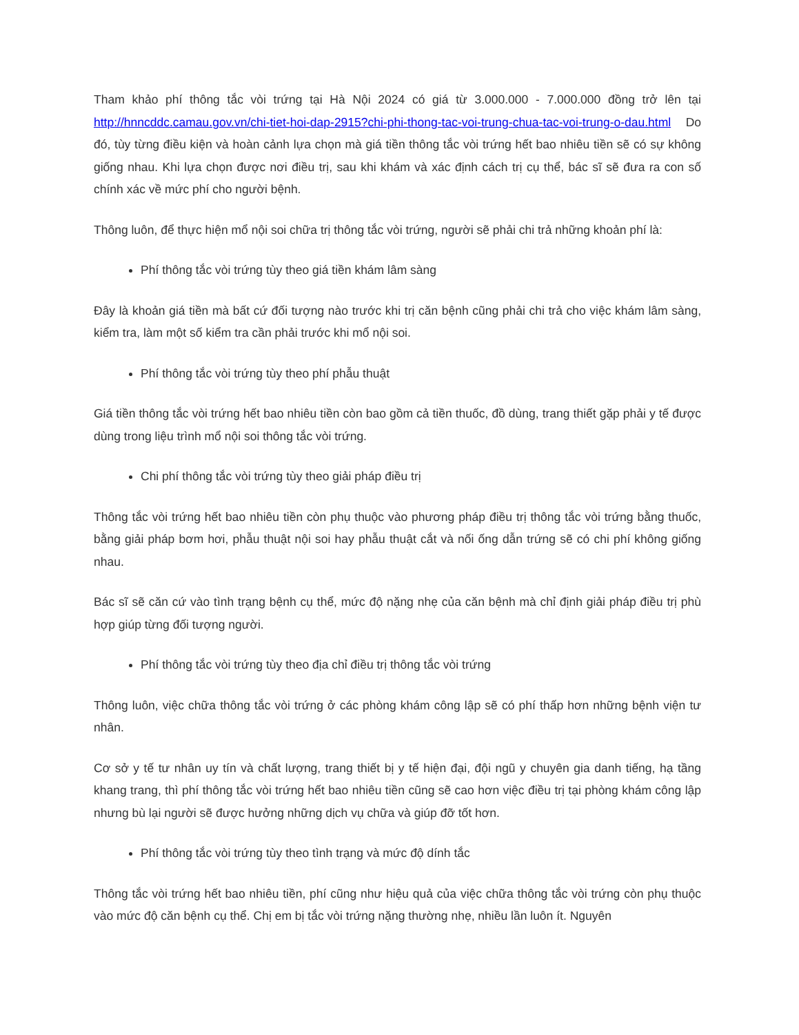Tham khảo phí thông tắc vòi trứng tại Hà Nội 2024 có giá từ 3.000.000 - 7.000.000 đồng trở lên tại http://hnncddc.camau.gov.vn/chi-tiet-hoi-dap-2915?chi-phi-thong-tac-voi-trung-chua-tac-voi-trung-o-dau.html Do đó, tùy từng điều kiện và hoàn cảnh lựa chọn mà giá tiền thông tắc vòi trứng hết bao nhiêu tiền sẽ có sự không giống nhau. Khi lựa chọn được nơi điều trị, sau khi khám và xác định cách trị cụ thể, bác sĩ sẽ đưa ra con số chính xác về mức phí cho người bệnh.
Thông luôn, để thực hiện mổ nội soi chữa trị thông tắc vòi trứng, người sẽ phải chi trả những khoản phí là:
Phí thông tắc vòi trứng tùy theo giá tiền khám lâm sàng
Đây là khoản giá tiền mà bất cứ đối tượng nào trước khi trị căn bệnh cũng phải chi trả cho việc khám lâm sàng, kiểm tra, làm một số kiểm tra cần phải trước khi mổ nội soi.
Phí thông tắc vòi trứng tùy theo phí phẫu thuật
Giá tiền thông tắc vòi trứng hết bao nhiêu tiền còn bao gồm cả tiền thuốc, đồ dùng, trang thiết gặp phải y tế được dùng trong liệu trình mổ nội soi thông tắc vòi trứng.
Chi phí thông tắc vòi trứng tùy theo giải pháp điều trị
Thông tắc vòi trứng hết bao nhiêu tiền còn phụ thuộc vào phương pháp điều trị thông tắc vòi trứng bằng thuốc, bằng giải pháp bơm hơi, phẫu thuật nội soi hay phẫu thuật cắt và nối ống dẫn trứng sẽ có chi phí không giống nhau.
Bác sĩ sẽ căn cứ vào tình trạng bệnh cụ thể, mức độ nặng nhẹ của căn bệnh mà chỉ định giải pháp điều trị phù hợp giúp từng đối tượng người.
Phí thông tắc vòi trứng tùy theo địa chỉ điều trị thông tắc vòi trứng
Thông luôn, việc chữa thông tắc vòi trứng ở các phòng khám công lập sẽ có phí thấp hơn những bệnh viện tư nhân.
Cơ sở y tế tư nhân uy tín và chất lượng, trang thiết bị y tế hiện đại, đội ngũ y chuyên gia danh tiếng, hạ tầng khang trang, thì phí thông tắc vòi trứng hết bao nhiêu tiền cũng sẽ cao hơn việc điều trị tại phòng khám công lập nhưng bù lại người sẽ được hưởng những dịch vụ chữa và giúp đỡ tốt hơn.
Phí thông tắc vòi trứng tùy theo tình trạng và mức độ dính tắc
Thông tắc vòi trứng hết bao nhiêu tiền, phí cũng như hiệu quả của việc chữa thông tắc vòi trứng còn phụ thuộc vào mức độ căn bệnh cụ thể. Chị em bị tắc vòi trứng nặng thường nhẹ, nhiều lần luôn ít. Nguyên